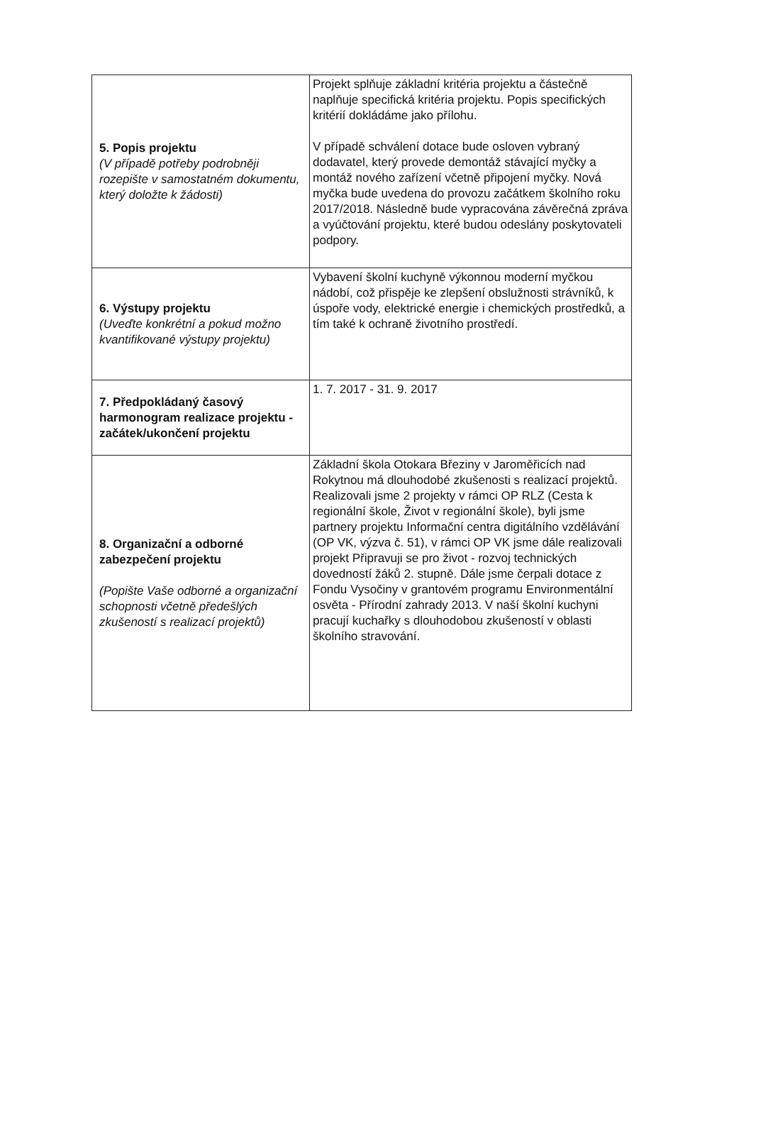| 5. Popis projektu (V případě potřeby podrobněji rozepište v samostatném dokumentu, který doložte k žádosti) | Projekt splňuje základní kritéria projektu a částečně naplňuje specifická kritéria projektu. Popis specifických kritérií dokládáme jako přílohu. V případě schválení dotace bude osloven vybraný dodavatel, který provede demontáž stávající myčky a montáž nového zařízení včetně připojení myčky. Nová myčka bude uvedena do provozu začátkem školního roku 2017/2018. Následně bude vypracována závěrečná zpráva a vyúčtování projektu, které budou odeslány poskytovateli podpory. |
| 6. Výstupy projektu (Uveďte konkrétní a pokud možno kvantifikované výstupy projektu) | Vybavení školní kuchyně výkonnou moderní myčkou nádobí, což přispěje ke zlepšení obslužnosti strávníků, k úspoře vody, elektrické energie i chemických prostředků, a tím také k ochraně životního prostředí. |
| 7. Předpokládaný časový harmonogram realizace projektu - začátek/ukončení projektu | 1. 7. 2017 - 31. 9. 2017 |
| 8. Organizační a odborné zabezpečení projektu (Popište Vaše odborné a organizační schopnosti včetně předešlých zkušeností s realizací projektů) | Základní škola Otokara Březiny v Jaroměřicích nad Rokytnou má dlouhodobé zkušenosti s realizací projektů. Realizovali jsme 2 projekty v rámci OP RLZ (Cesta k regionální škole, Život v regionální škole), byli jsme partnery projektu Informační centra digitálního vzdělávání (OP VK, výzva č. 51), v rámci OP VK jsme dále realizovali projekt Připravuji se pro život - rozvoj technických dovedností žáků 2. stupně. Dále jsme čerpali dotace z Fondu Vysočiny v grantovém programu Environmentální osvěta - Přírodní zahrady 2013. V naší školní kuchyni pracují kuchařky s dlouhodobou zkušeností v oblasti školního stravování. |